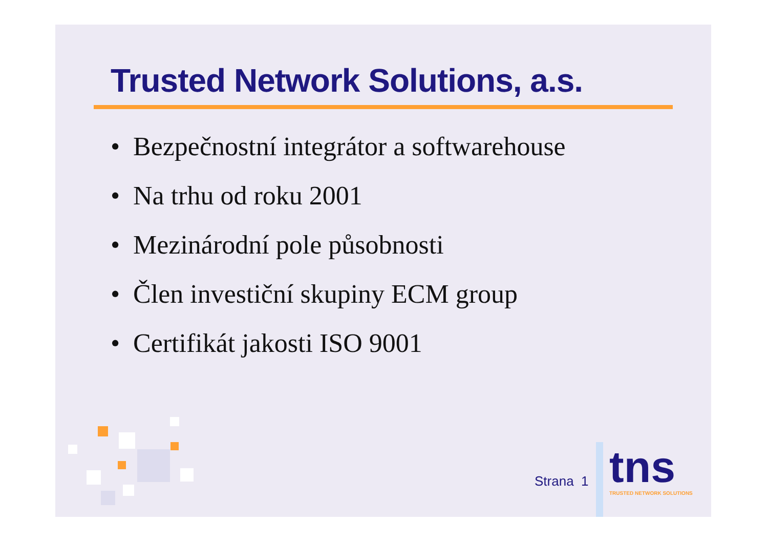Trusted Network Solutions, a.s.
• Bezpečnostní integrátor a softwarehouse
• Na trhu od roku 2001
• Mezinárodní pole působnosti
• Člen investiční skupiny ECM group
• Certifikát jakosti ISO 9001
Strana 1 tns
TRUSTED NETWORK SOLUTIONS